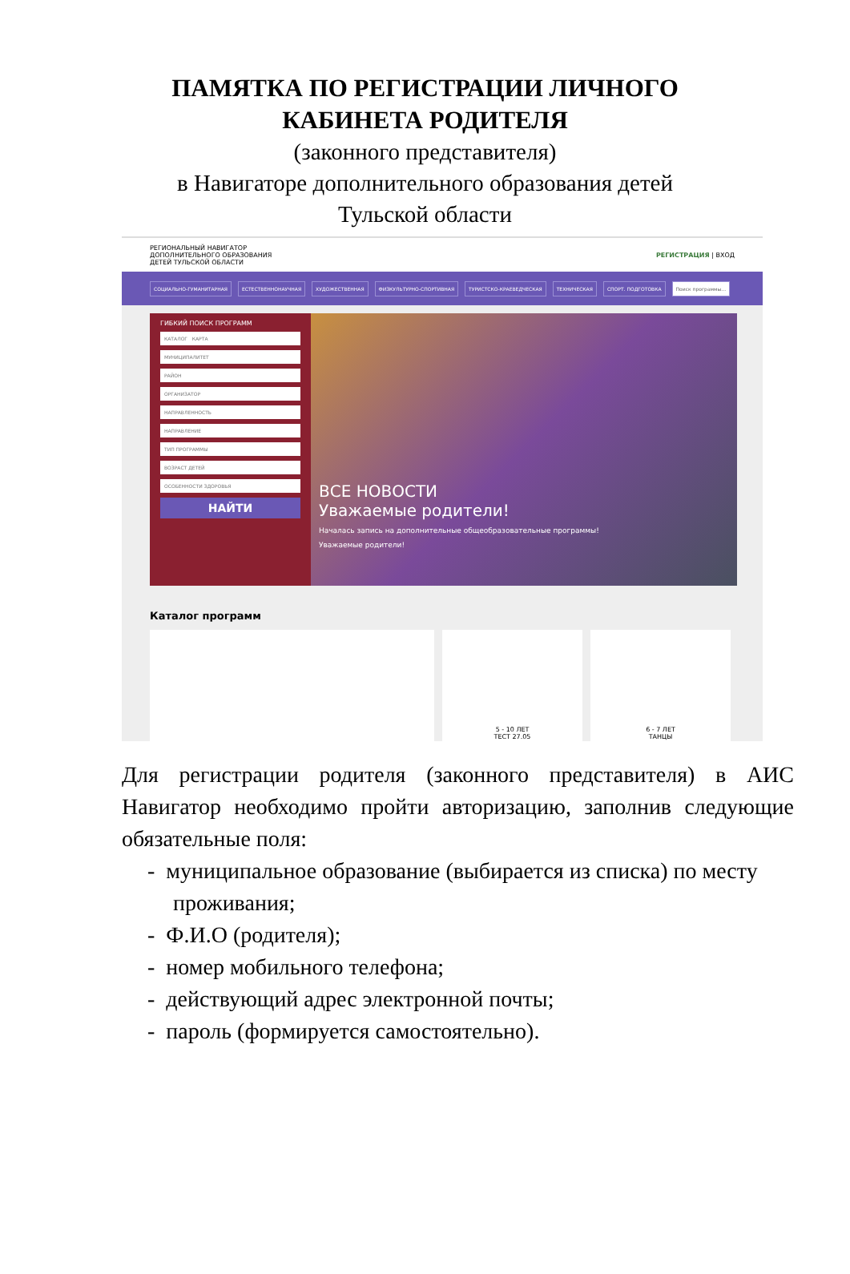ПАМЯТКА ПО РЕГИСТРАЦИИ ЛИЧНОГО
КАБИНЕТА РОДИТЕЛЯ
(законного представителя)
в Навигаторе дополнительного образования детей
Тульской области
РЕГИОНАЛЬНЫЙ НАВИГАТОР
ДОПОЛНИТЕЛЬНОГО ОБРАЗОВАНИЯ
ДЕТЕЙ ТУЛЬСКОЙ ОБЛАСТИ РЕГИСТРАЦИЯ | ВХОД
СОЦИАЛЬНО-ГУМАНИТАРНАЯ ЕСТЕСТВЕННОНАУЧНАЯ ХУДОЖЕСТВЕННАЯ ФИЗКУЛЬТУРНО-СПОРТИВНАЯ ТУРИСТСКО-КРАЕВЕДЧЕСКАЯ ТЕХНИЧЕСКАЯ СПОРТ. ПОДГОТОВКА Поиск программы...
ГИБКИЙ ПОИСК ПРОГРАММ
КАТАЛОГ КАРТА
МУНИЦИПАЛИТЕТ
РАЙОН
ОРГАНИЗАТОР
НАПРАВЛЕННОСТЬ
НАПРАВЛЕНИЕ
ТИП ПРОГРАММЫ
ВОЗРАСТ ДЕТЕЙ
ОСОБЕННОСТИ ЗДОРОВЬЯ
НАЙТИ
ВСЕ НОВОСТИ
Уважаемые родители!
Началась запись на дополнительные общеобразовательные программы!
Уважаемые родители!
Каталог программ
5 - 10 ЛЕТ
ТЕСТ 27.05
6 - 7 ЛЕТ
ТАНЦЫ
Для регистрации родителя (законного представителя) в АИС Навигатор необходимо пройти авторизацию, заполнив следующие обязательные поля:
- муниципальное образование (выбирается из списка) по месту проживания;
- Ф.И.О (родителя);
- номер мобильного телефона;
- действующий адрес электронной почты;
- пароль (формируется самостоятельно).